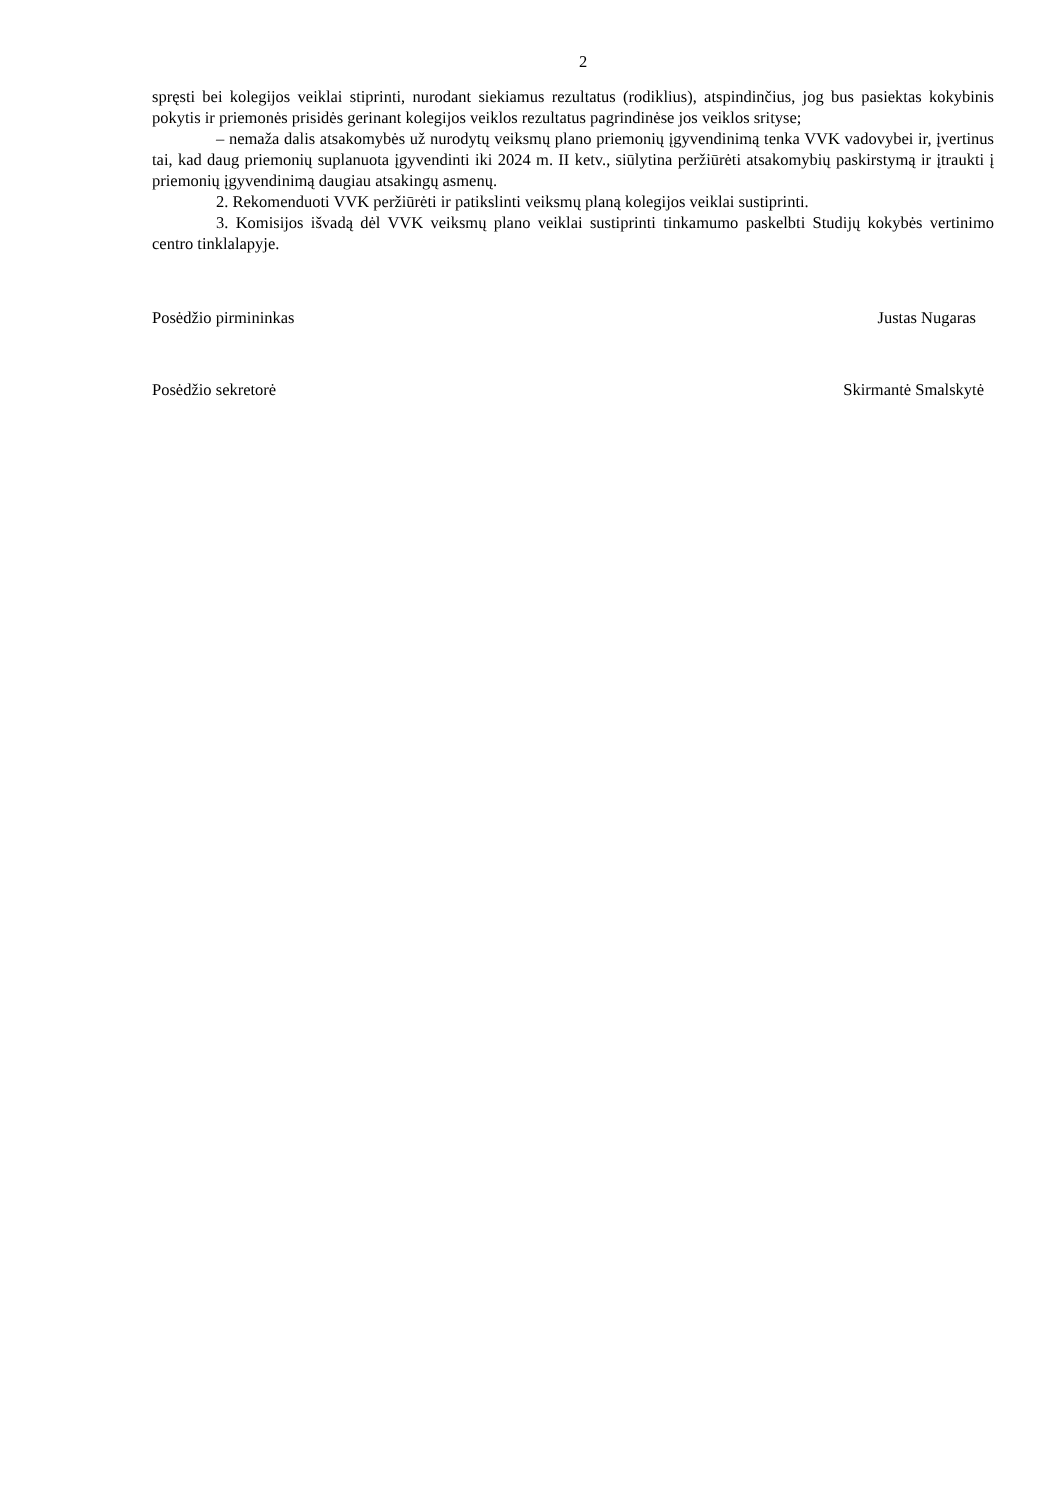2
spręsti bei kolegijos veiklai stiprinti, nurodant siekiamus rezultatus (rodiklius), atspindinčius, jog bus pasiektas kokybinis pokytis ir priemonės prisidės gerinant kolegijos veiklos rezultatus pagrindinėse jos veiklos srityse;
– nemaža dalis atsakomybės už nurodytų veiksmų plano priemonių įgyvendinimą tenka VVK vadovybei ir, įvertinus tai, kad daug priemonių suplanuota įgyvendinti iki 2024 m. II ketv., siūlytina peržiūrėti atsakomybių paskirstymą ir įtraukti į priemonių įgyvendinimą daugiau atsakingų asmenų.
2. Rekomenduoti VVK peržiūrėti ir patikslinti veiksmų planą kolegijos veiklai sustiprinti.
3. Komisijos išvadą dėl VVK veiksmų plano veiklai sustiprinti tinkamumo paskelbti Studijų kokybės vertinimo centro tinklalapyje.
Posėdžio pirmininkas Justas Nugaras
Posėdžio sekretorė Skirmantė Smalskytė